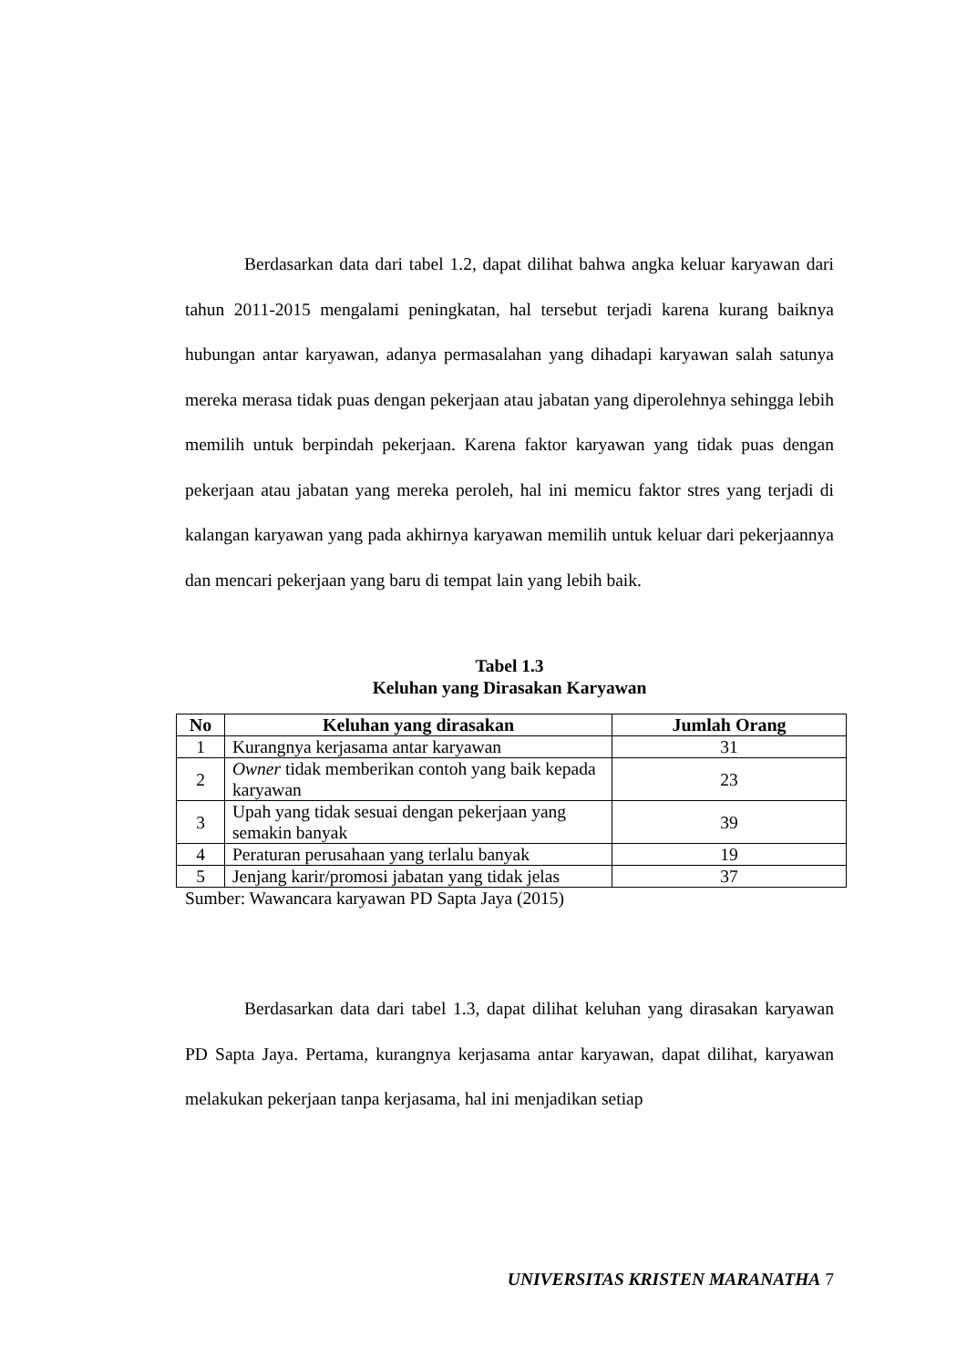Berdasarkan data dari tabel 1.2, dapat dilihat bahwa angka keluar karyawan dari tahun 2011-2015 mengalami peningkatan, hal tersebut terjadi karena kurang baiknya hubungan antar karyawan, adanya permasalahan yang dihadapi karyawan salah satunya mereka merasa tidak puas dengan pekerjaan atau jabatan yang diperolehnya sehingga lebih memilih untuk berpindah pekerjaan. Karena faktor karyawan yang tidak puas dengan pekerjaan atau jabatan yang mereka peroleh, hal ini memicu faktor stres yang terjadi di kalangan karyawan yang pada akhirnya karyawan memilih untuk keluar dari pekerjaannya dan mencari pekerjaan yang baru di tempat lain yang lebih baik.
Tabel 1.3
Keluhan yang Dirasakan Karyawan
| No | Keluhan yang dirasakan | Jumlah Orang |
| --- | --- | --- |
| 1 | Kurangnya kerjasama antar karyawan | 31 |
| 2 | Owner tidak memberikan contoh yang baik kepada karyawan | 23 |
| 3 | Upah yang tidak sesuai dengan pekerjaan yang semakin banyak | 39 |
| 4 | Peraturan perusahaan yang terlalu banyak | 19 |
| 5 | Jenjang karir/promosi jabatan yang tidak jelas | 37 |
Sumber: Wawancara karyawan PD Sapta Jaya (2015)
Berdasarkan data dari tabel 1.3, dapat dilihat keluhan yang dirasakan karyawan PD Sapta Jaya. Pertama, kurangnya kerjasama antar karyawan, dapat dilihat, karyawan melakukan pekerjaan tanpa kerjasama, hal ini menjadikan setiap
UNIVERSITAS KRISTEN MARANATHA 7